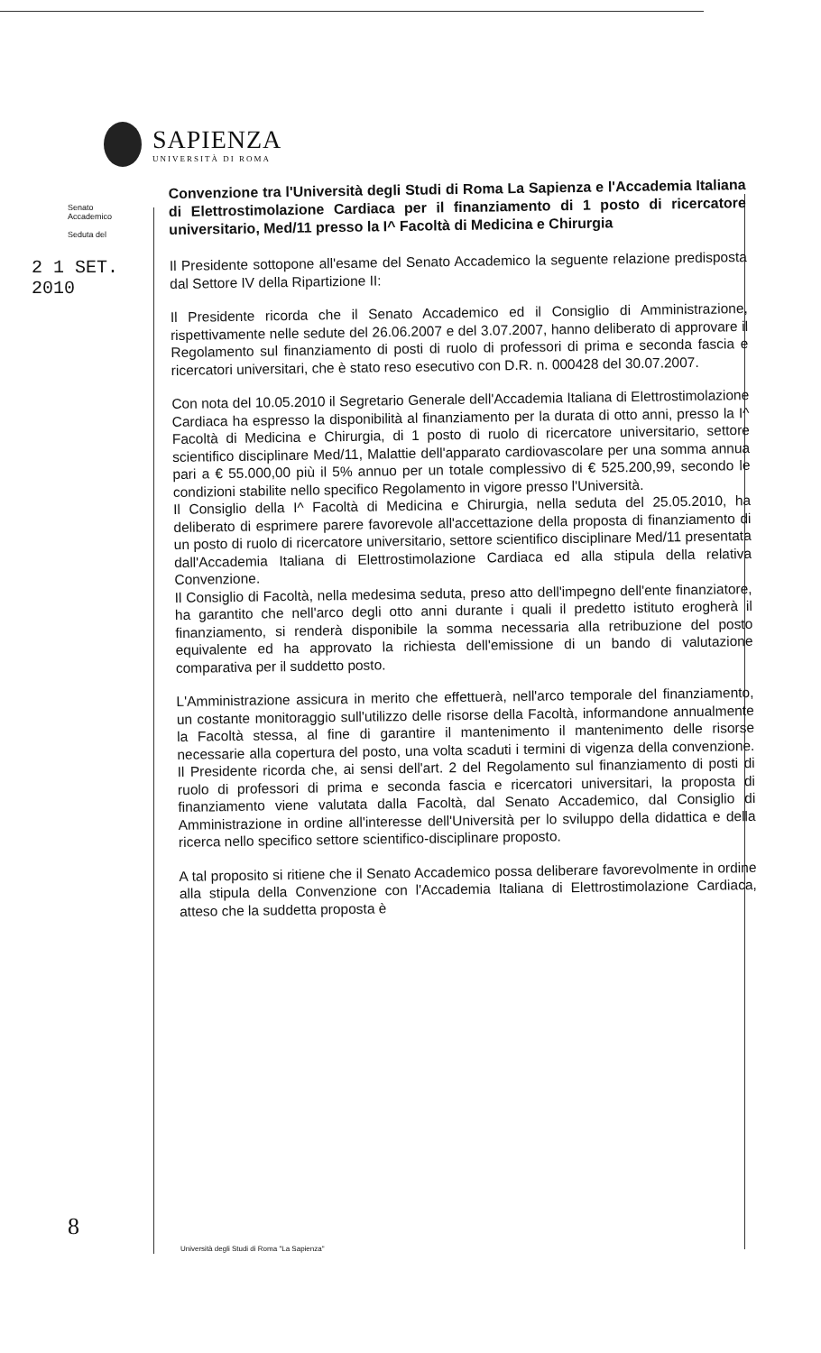SAPIENZA
UNIVERSITÀ DI ROMA
Senato
Accademico
Seduta del
2 1 SET. 2010
Convenzione tra l'Università degli Studi di Roma La Sapienza e l'Accademia Italiana di Elettrostimolazione Cardiaca per il finanziamento di 1 posto di ricercatore universitario, Med/11 presso la I^ Facoltà di Medicina e Chirurgia
Il Presidente sottopone all'esame del Senato Accademico la seguente relazione predisposta dal Settore IV della Ripartizione II:
Il Presidente ricorda che il Senato Accademico ed il Consiglio di Amministrazione, rispettivamente nelle sedute del 26.06.2007 e del 3.07.2007, hanno deliberato di approvare il Regolamento sul finanziamento di posti di ruolo di professori di prima e seconda fascia e ricercatori universitari, che è stato reso esecutivo con D.R. n. 000428 del 30.07.2007.
Con nota del 10.05.2010 il Segretario Generale dell'Accademia Italiana di Elettrostimolazione Cardiaca ha espresso la disponibilità al finanziamento per la durata di otto anni, presso la I^ Facoltà di Medicina e Chirurgia, di 1 posto di ruolo di ricercatore universitario, settore scientifico disciplinare Med/11, Malattie dell'apparato cardiovascolare per una somma annua pari a € 55.000,00 più il 5% annuo per un totale complessivo di € 525.200,99, secondo le condizioni stabilite nello specifico Regolamento in vigore presso l'Università.
Il Consiglio della I^ Facoltà di Medicina e Chirurgia, nella seduta del 25.05.2010, ha deliberato di esprimere parere favorevole all'accettazione della proposta di finanziamento di un posto di ruolo di ricercatore universitario, settore scientifico disciplinare Med/11 presentata dall'Accademia Italiana di Elettrostimolazione Cardiaca ed alla stipula della relativa Convenzione.
Il Consiglio di Facoltà, nella medesima seduta, preso atto dell'impegno dell'ente finanziatore, ha garantito che nell'arco degli otto anni durante i quali il predetto istituto erogherà il finanziamento, si renderà disponibile la somma necessaria alla retribuzione del posto equivalente ed ha approvato la richiesta dell'emissione di un bando di valutazione comparativa per il suddetto posto.
L'Amministrazione assicura in merito che effettuerà, nell'arco temporale del finanziamento, un costante monitoraggio sull'utilizzo delle risorse della Facoltà, informandone annualmente la Facoltà stessa, al fine di garantire il mantenimento il mantenimento delle risorse necessarie alla copertura del posto, una volta scaduti i termini di vigenza della convenzione. Il Presidente ricorda che, ai sensi dell'art. 2 del Regolamento sul finanziamento di posti di ruolo di professori di prima e seconda fascia e ricercatori universitari, la proposta di finanziamento viene valutata dalla Facoltà, dal Senato Accademico, dal Consiglio di Amministrazione in ordine all'interesse dell'Università per lo sviluppo della didattica e della ricerca nello specifico settore scientifico-disciplinare proposto.
A tal proposito si ritiene che il Senato Accademico possa deliberare favorevolmente in ordine alla stipula della Convenzione con l'Accademia Italiana di Elettrostimolazione Cardiaca, atteso che la suddetta proposta è
8
Università degli Studi di Roma "La Sapienza"